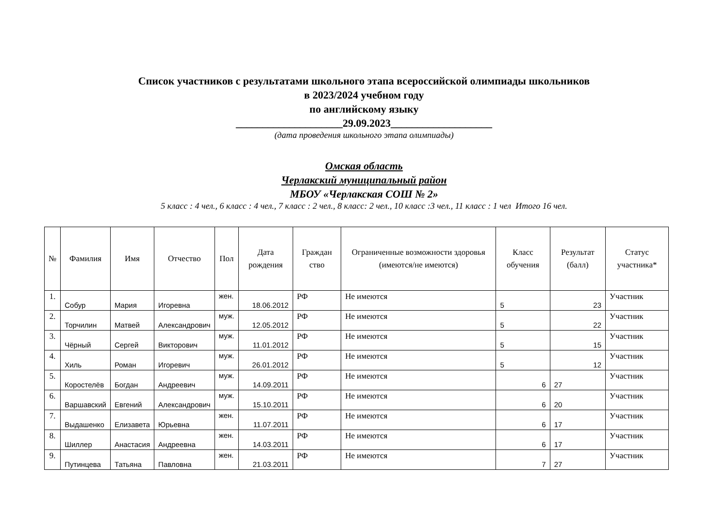Список участников с результатами школьного этапа всероссийской олимпиады школьников
в 2023/2024 учебном году
по английскому языку
____________________29.09.2023___________________
(дата проведения школьного этапа олимпиады)
Омская область
Черлакский муниципальный район
МБОУ «Черлакская СОШ № 2»
5 класс : 4 чел., 6 класс : 4 чел., 7 класс : 2 чел., 8 класс: 2 чел., 10 класс :3 чел., 11 класс : 1 чел Итого 16 чел.
| № | Фамилия | Имя | Отчество | Пол | Дата рождения | Граждан ство | Ограниченные возможности здоровья (имеются/не имеются) | Класс обучения | Результат (балл) | Статус участника* |
| --- | --- | --- | --- | --- | --- | --- | --- | --- | --- | --- |
| 1. | Собур | Мария | Игоревна | жен. | 18.06.2012 | РФ | Не имеются | 5 | 23 | Участник |
| 2. | Торчилин | Матвей | Александрович | муж. | 12.05.2012 | РФ | Не имеются | 5 | 22 | Участник |
| 3. | Чёрный | Сергей | Викторович | муж. | 11.01.2012 | РФ | Не имеются | 5 | 15 | Участник |
| 4. | Хиль | Роман | Игоревич | муж. | 26.01.2012 | РФ | Не имеются | 5 | 12 | Участник |
| 5. | Коростелёв | Богдан | Андреевич | муж. | 14.09.2011 | РФ | Не имеются | 6 | 27 | Участник |
| 6. | Варшавский | Евгений | Александрович | муж. | 15.10.2011 | РФ | Не имеются | 6 | 20 | Участник |
| 7. | Выдашенко | Елизавета | Юрьевна | жен. | 11.07.2011 | РФ | Не имеются | 6 | 17 | Участник |
| 8. | Шиллер | Анастасия | Андреевна | жен. | 14.03.2011 | РФ | Не имеются | 6 | 17 | Участник |
| 9. | Путинцева | Татьяна | Павловна | жен. | 21.03.2011 | РФ | Не имеются | 7 | 27 | Участник |